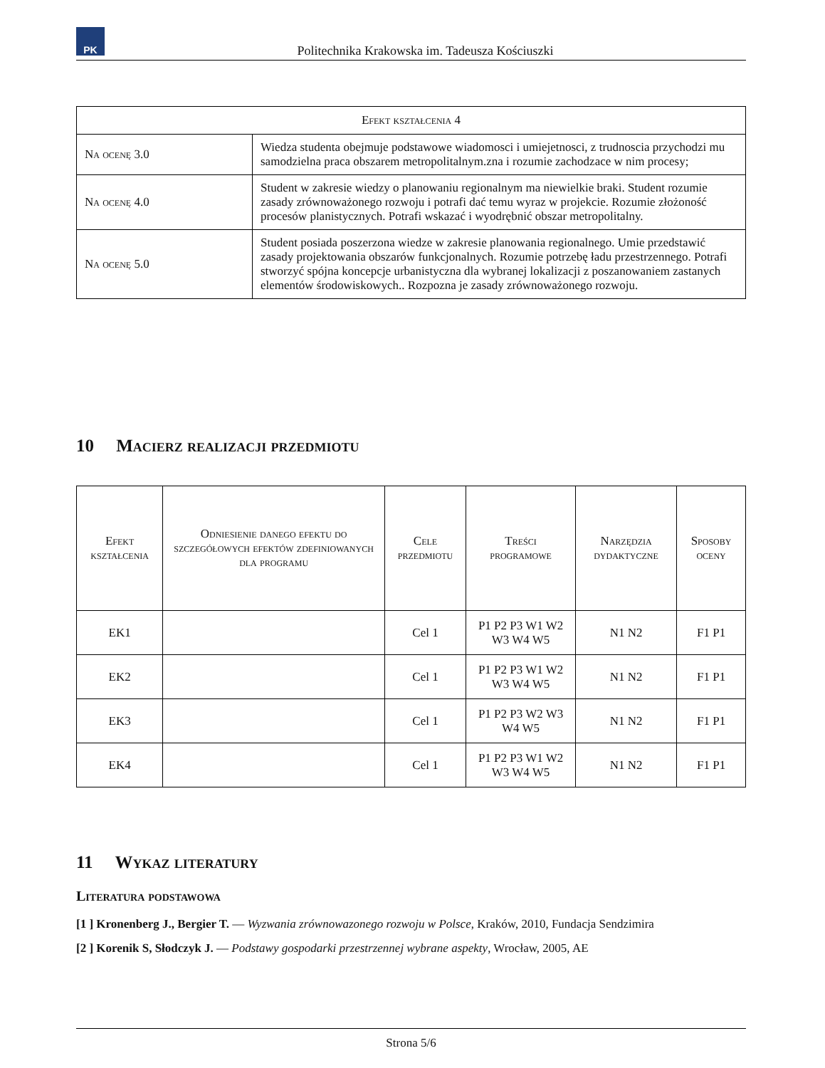PK
Politechnika Krakowska im. Tadeusza Kościuszki
| Efekt kształcenia 4 | |
| --- | --- |
| Na ocenę 3.0 | Wiedza studenta obejmuje podstawowe wiadomosci i umiejetnosci, z trudnoscia przychodzi mu samodzielna praca obszarem metropolitalnym.zna i rozumie zachodzace w nim procesy; |
| Na ocenę 4.0 | Student w zakresie wiedzy o planowaniu regionalnym ma niewielkie braki. Student rozumie zasady zrównoważonego rozwoju i potrafi dać temu wyraz w projekcie. Rozumie złożoność procesów planistycznych. Potrafi wskazać i wyodrębnić obszar metropolitalny. |
| Na ocenę 5.0 | Student posiada poszerzona wiedze w zakresie planowania regionalnego. Umie przedstawić zasady projektowania obszarów funkcjonalnych. Rozumie potrzebę ładu przestrzennego. Potrafi stworzyć spójna koncepcje urbanistyczna dla wybranej lokalizacji z poszanowaniem zastanych elementów środowiskowych.. Rozpozna je zasady zrównoważonego rozwoju. |
10 Macierz realizacji przedmiotu
| Efekt kształcenia | Odniesienie danego efektu do szczegółowych efektów zdefiniowanych dla programu | Cele przedmiotu | Treści programowe | Narzędzia dydaktyczne | Sposoby oceny |
| --- | --- | --- | --- | --- | --- |
| EK1 | | Cel 1 | P1 P2 P3 W1 W2 W3 W4 W5 | N1 N2 | F1 P1 |
| EK2 | | Cel 1 | P1 P2 P3 W1 W2 W3 W4 W5 | N1 N2 | F1 P1 |
| EK3 | | Cel 1 | P1 P2 P3 W2 W3 W4 W5 | N1 N2 | F1 P1 |
| EK4 | | Cel 1 | P1 P2 P3 W1 W2 W3 W4 W5 | N1 N2 | F1 P1 |
11 Wykaz literatury
Literatura podstawowa
[1 ] Kronenberg J., Bergier T. — Wyzwania zrównowazonego rozwoju w Polsce, Kraków, 2010, Fundacja Sendzimira
[2 ] Korenik S, Słodczyk J. — Podstawy gospodarki przestrzennej wybrane aspekty, Wrocław, 2005, AE
Strona 5/6